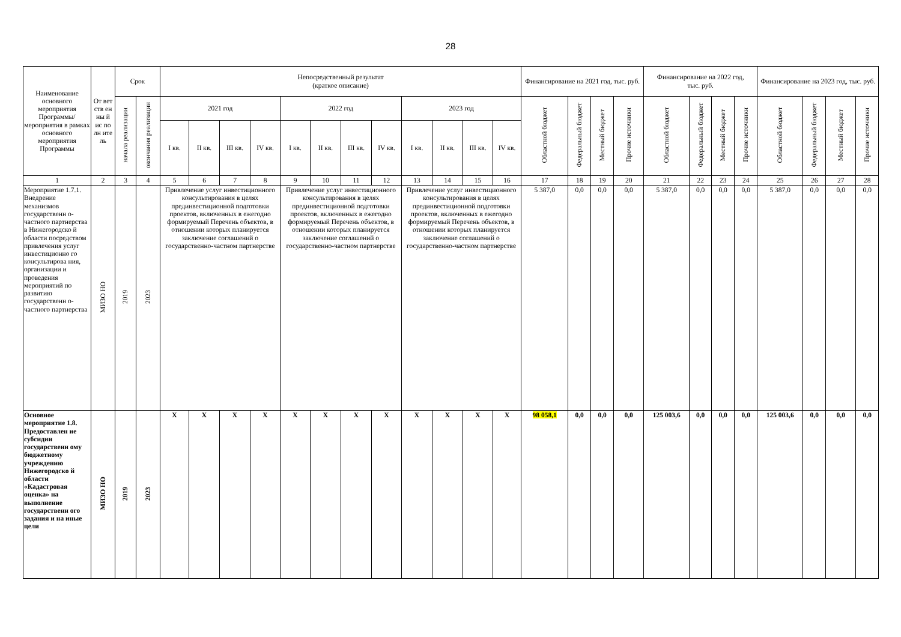28
| Наименование основного мероприятия Программы/ мероприятия в рамках основного мероприятия Программы | От вет ств ен ны й ис по лн ите ль | Срок | | Непосредственный результат (краткое описание) | | | | | | | | | | | | Финансирование на 2021 год, тыс. руб. | | | | Финансирование на 2022 год, тыс. руб. | | | | Финансирование на 2023 год, тыс. руб. | | | |
| --- | --- | --- | --- | --- | --- | --- | --- | --- | --- | --- | --- | --- | --- | --- | --- | --- | --- | --- | --- | --- | --- | --- | --- | --- | --- | --- | --- |
| | | начала реализации | окончания реализации | 2021 год | | | | 2022 год | | | | 2023 год | | | | Областной бюджет | Федеральный бюджет | Местный бюджет | Прочие источники | Областной бюджет | Федеральный бюджет | Местный бюджет | Прочие источники | Областной бюджет | Федеральный бюджет | Местный бюджет | Прочие источники |
| | | | | I кв. | II кв. | III кв. | IV кв. | I кв. | II кв. | III кв. | IV кв. | I кв. | II кв. | III кв. | IV кв. | | | | | | | | | | | | |
| 1 | 2 | 3 | 4 | 5 | 6 | 7 | 8 | 9 | 10 | 11 | 12 | 13 | 14 | 15 | 16 | 17 | 18 | 19 | 20 | 21 | 22 | 23 | 24 | 25 | 26 | 27 | 28 |
| Мероприятие 1.7.1. Внедрение механизмов государственн о-частного партнерства в Нижегородско й области посредством привлечения услуг инвестиционно го консультирова ния, организации и проведения мероприятий по развитию государственн о-частного партнерства | МИЗО НО | 2019 | 2023 | Привлечение услуг инвестиционного консультирования в целях прединвестиционной подготовки проектов, включенных в ежегодно формируемый Перечень объектов, в отношении которых планируется заключение соглашений о государственно-частном партнерстве | | | | Привлечение услуг инвестиционного консультирования в целях прединвестиционной подготовки проектов, включенных в ежегодно формируемый Перечень объектов, в отношении которых планируется заключение соглашений о государственно-частном партнерстве | | | | Привлечение услуг инвестиционного консультирования в целях прединвестиционной подготовки проектов, включенных в ежегодно формируемый Перечень объектов, в отношении которых планируется заключение соглашений о государственно-частном партнерстве | | | | 5 387,0 | 0,0 | 0,0 | 0,0 | 5 387,0 | 0,0 | 0,0 | 0,0 | 5 387,0 | 0,0 | 0,0 | 0,0 |
| Основное мероприятие 1.8. Предоставлен ие субсидии государственн ому бюджетному учреждению Нижегородско й области «Кадастровая оценка» на выполнение государственн ого задания и на иные цели | МИЗО НО | 2019 | 2023 | Х | Х | Х | Х | Х | Х | Х | Х | Х | Х | Х | Х | 98 058,1 | 0,0 | 0,0 | 0,0 | 125 003,6 | 0,0 | 0,0 | 0,0 | 125 003,6 | 0,0 | 0,0 | 0,0 |